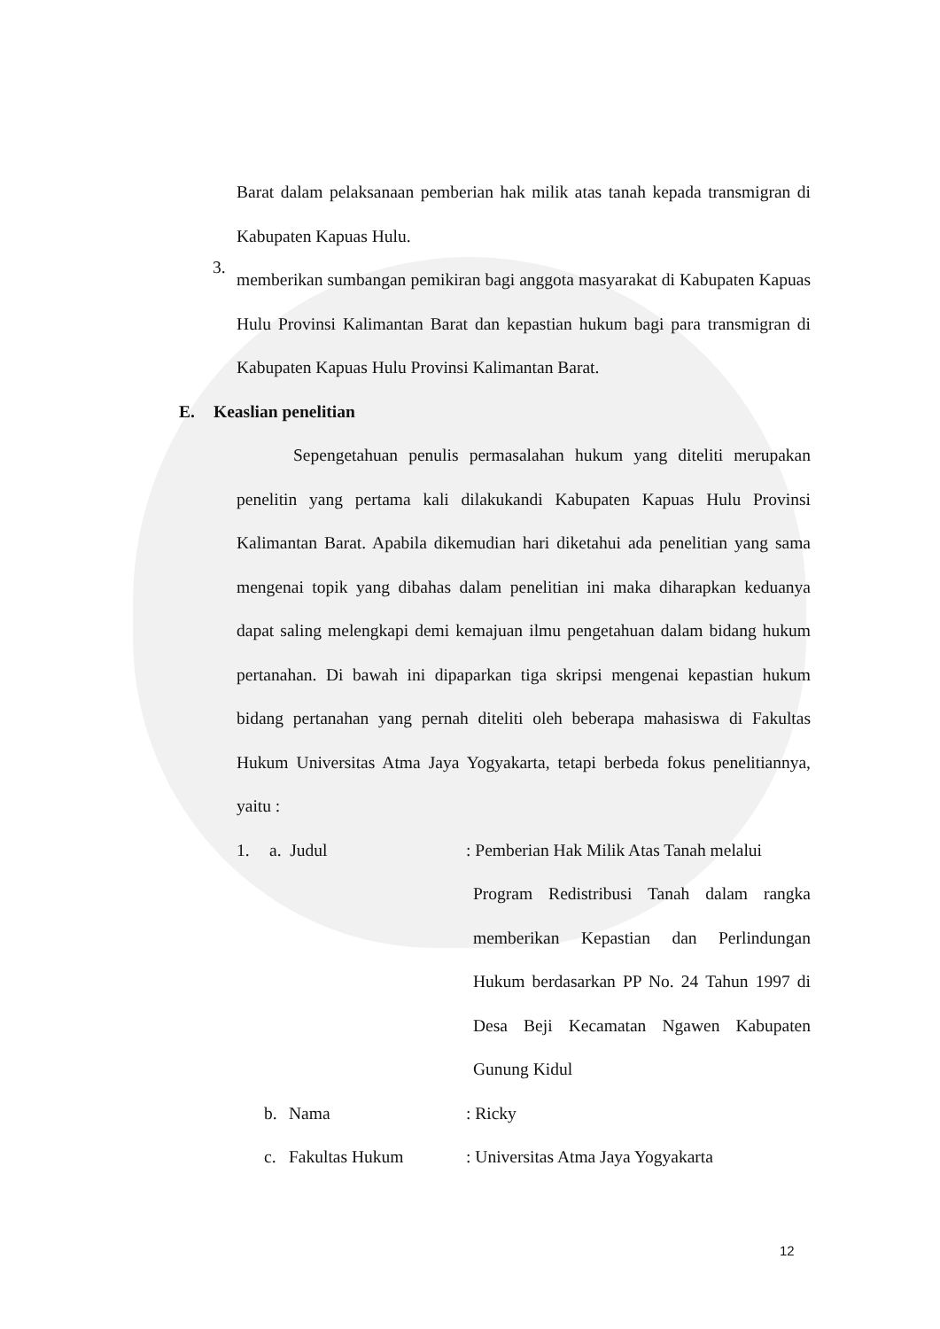Barat dalam pelaksanaan pemberian hak milik atas tanah kepada transmigran di Kabupaten Kapuas Hulu.
3.
memberikan sumbangan pemikiran bagi anggota masyarakat di Kabupaten Kapuas Hulu Provinsi Kalimantan Barat dan kepastian hukum bagi para transmigran di Kabupaten Kapuas Hulu Provinsi Kalimantan Barat.
E. Keaslian penelitian
Sepengetahuan penulis permasalahan hukum yang diteliti merupakan penelitin yang pertama kali dilakukandi Kabupaten Kapuas Hulu Provinsi Kalimantan Barat. Apabila dikemudian hari diketahui ada penelitian yang sama mengenai topik yang dibahas dalam penelitian ini maka diharapkan keduanya dapat saling melengkapi demi kemajuan ilmu pengetahuan dalam bidang hukum pertanahan. Di bawah ini dipaparkan tiga skripsi mengenai kepastian hukum bidang pertanahan yang pernah diteliti oleh beberapa mahasiswa di Fakultas Hukum Universitas Atma Jaya Yogyakarta, tetapi berbeda fokus penelitiannya, yaitu :
1. a. Judul
: Pemberian Hak Milik Atas Tanah melalui
Program Redistribusi Tanah dalam rangka memberikan Kepastian dan Perlindungan Hukum berdasarkan PP No. 24 Tahun 1997 di Desa Beji Kecamatan Ngawen Kabupaten Gunung Kidul
b. Nama : Ricky
c. Fakultas Hukum : Universitas Atma Jaya Yogyakarta
12